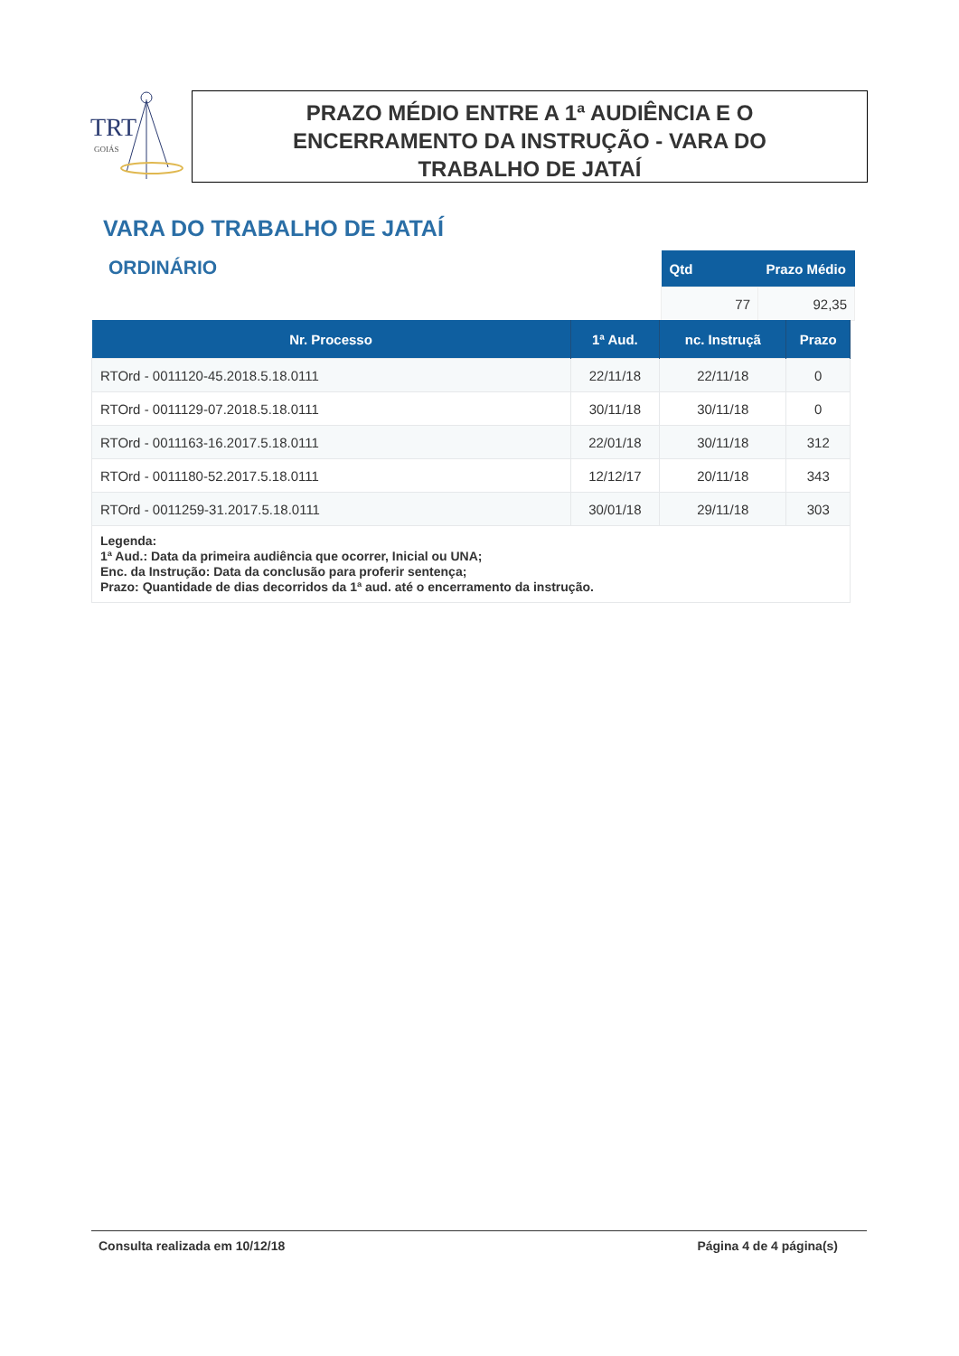TRT
GOIÁS
PRAZO MÉDIO ENTRE A 1ª AUDIÊNCIA E O
ENCERRAMENTO DA INSTRUÇÃO - VARA DO
TRABALHO DE JATAÍ
VARA DO TRABALHO DE JATAÍ
ORDINÁRIO
| Qtd | Prazo Médio |
| --- | --- |
| 77 | 92,35 |
| Nr. Processo | 1ª Aud. | nc. Instruçã | Prazo |
| --- | --- | --- | --- |
| RTOrd - 0011120-45.2018.5.18.0111 | 22/11/18 | 22/11/18 | 0 |
| RTOrd - 0011129-07.2018.5.18.0111 | 30/11/18 | 30/11/18 | 0 |
| RTOrd - 0011163-16.2017.5.18.0111 | 22/01/18 | 30/11/18 | 312 |
| RTOrd - 0011180-52.2017.5.18.0111 | 12/12/17 | 20/11/18 | 343 |
| RTOrd - 0011259-31.2017.5.18.0111 | 30/01/18 | 29/11/18 | 303 |
| Legenda: 1ª Aud.: Data da primeira audiência que ocorrer, Inicial ou UNA; Enc. da Instrução: Data da conclusão para proferir sentença; Prazo: Quantidade de dias decorridos da 1ª aud. até o encerramento da instrução. | | | |
Consulta realizada em 10/12/18 Página 4 de 4 página(s)